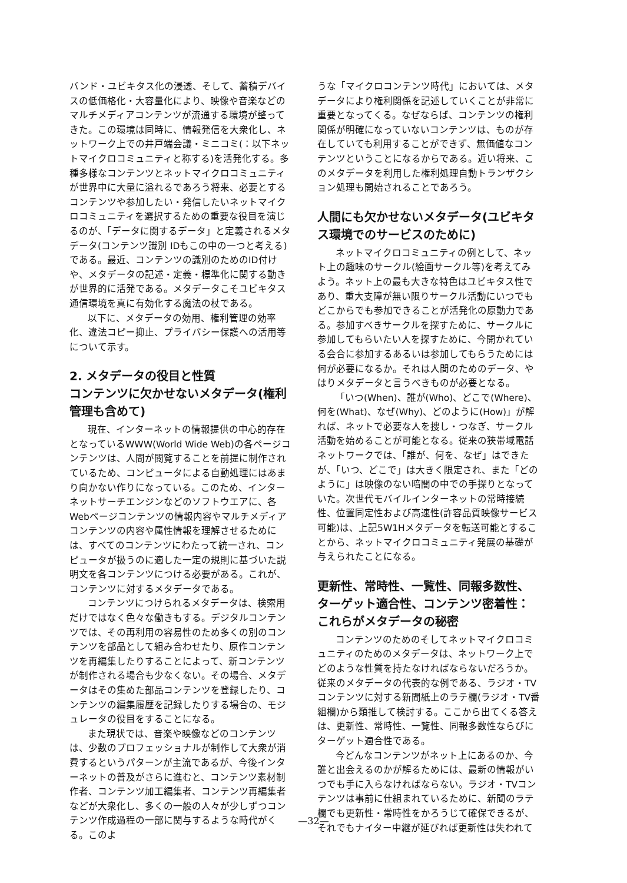バンド・ユビキタス化の浸透、そして、蓄積デバイスの低価格化・大容量化により、映像や音楽などのマルチメディアコンテンツが流通する環境が整ってきた。この環境は同時に、情報発信を大衆化し、ネットワーク上での井戸端会議・ミニコミ(：以下ネットマイクロコミュニティと称する)を活発化する。多種多様なコンテンツとネットマイクロコミュニティが世界中に大量に溢れるであろう将来、必要とするコンテンツや参加したい・発信したいネットマイクロコミュニティを選択するための重要な役目を演じるのが、「データに関するデータ」と定義されるメタデータ(コンテンツ識別 IDもこの中の一つと考える)である。最近、コンテンツの識別のためのID付けや、メタデータの記述・定義・標準化に関する動きが世界的に活発である。メタデータこそユビキタス通信環境を真に有効化する魔法の杖である。
以下に、メタデータの効用、権利管理の効率化、違法コピー抑止、プライバシー保護への活用等について示す。
2. メタデータの役目と性質
コンテンツに欠かせないメタデータ(権利管理も含めて)
現在、インターネットの情報提供の中心的存在となっているWWW(World Wide Web)の各ページコンテンツは、人間が閲覧することを前提に制作されているため、コンピュータによる自動処理にはあまり向かない作りになっている。このため、インターネットサーチエンジンなどのソフトウエアに、各Webページコンテンツの情報内容やマルチメディアコンテンツの内容や属性情報を理解させるためには、すべてのコンテンツにわたって統一され、コンピュータが扱うのに適した一定の規則に基づいた説明文を各コンテンツにつける必要がある。これが、コンテンツに対するメタデータである。
コンテンツにつけられるメタデータは、検索用だけではなく色々な働きもする。デジタルコンテンツでは、その再利用の容易性のため多くの別のコンテンツを部品として組み合わせたり、原作コンテンツを再編集したりすることによって、新コンテンツが制作される場合も少なくない。その場合、メタデータはその集めた部品コンテンツを登録したり、コンテンツの編集履歴を記録したりする場合の、モジュレータの役目をすることになる。
また現状では、音楽や映像などのコンテンツは、少数のプロフェッショナルが制作して大衆が消費するというパターンが主流であるが、今後インターネットの普及がさらに進むと、コンテンツ素材制作者、コンテンツ加工編集者、コンテンツ再編集者などが大衆化し、多くの一般の人々が少しずつコンテンツ作成過程の一部に関与するような時代がくる。このよ
うな「マイクロコンテンツ時代」においては、メタデータにより権利関係を記述していくことが非常に重要となってくる。なぜならば、コンテンツの権利関係が明確になっていないコンテンツは、ものが存在していても利用することができず、無価値なコンテンツということになるからである。近い将来、このメタデータを利用した権利処理自動トランザクション処理も開始されることであろう。
人間にも欠かせないメタデータ(ユビキタス環境でのサービスのために)
ネットマイクロコミュニティの例として、ネット上の趣味のサークル(絵画サークル等)を考えてみよう。ネット上の最も大きな特色はユビキタス性であり、重大支障が無い限りサークル活動にいつでもどこからでも参加できることが活発化の原動力である。参加すべきサークルを探すために、サークルに参加してもらいたい人を探すために、今開かれている会合に参加するあるいは参加してもらうためには何が必要になるか。それは人間のためのデータ、やはりメタデータと言うべきものが必要となる。
「いつ(When)、誰が(Who)、どこで(Where)、何を(What)、なぜ(Why)、どのように(How)」が解れば、ネットで必要な人を捜し・つなぎ、サークル活動を始めることが可能となる。従来の狭帯域電話ネットワークでは、「誰が、何を、なぜ」はできたが、「いつ、どこで」は大きく限定され、また「どのように」は映像のない暗闇の中での手探りとなっていた。次世代モバイルインターネットの常時接続性、位置同定性および高速性(許容品質映像サービス可能)は、上記5W1Hメタデータを転送可能とすることから、ネットマイクロコミュニティ発展の基礎が与えられたことになる。
更新性、常時性、一覧性、同報多数性、ターゲット適合性、コンテンツ密着性：これらがメタデータの秘密
コンテンツのためのそしてネットマイクロコミュニティのためのメタデータは、ネットワーク上でどのような性質を持たなければならないだろうか。従来のメタデータの代表的な例である、ラジオ・TVコンテンツに対する新聞紙上のラテ欄(ラジオ・TV番組欄)から類推して検討する。ここから出てくる答えは、更新性、常時性、一覧性、同報多数性ならびにターゲット適合性である。
今どんなコンテンツがネット上にあるのか、今誰と出会えるのかが解るためには、最新の情報がいつでも手に入らなければならない。ラジオ・TVコンテンツは事前に仕組まれているために、新聞のラテ欄でも更新性・常時性をかろうじて確保できるが、それでもナイター中継が延びれば更新性は失われて
—32—